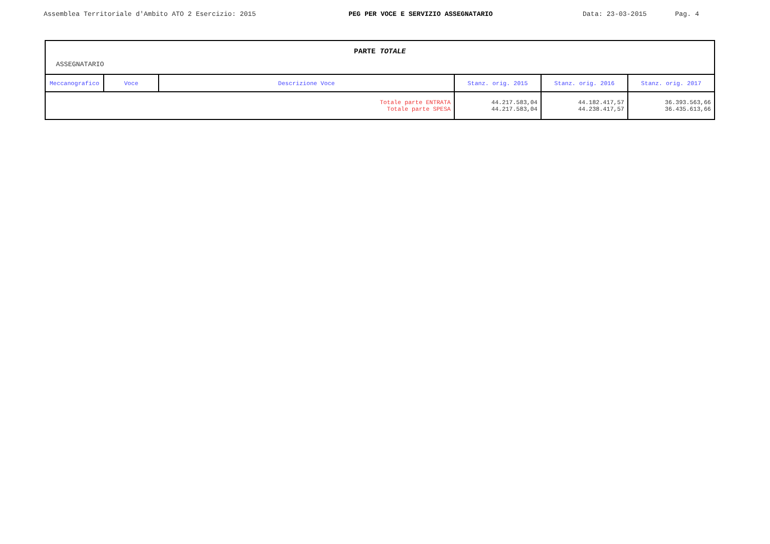Assemblea Territoriale d'Ambito ATO 2 Esercizio: 2015 PEG PER VOCE E SERVIZIO ASSEGNATARIO Data: 23-03-2015 Pag. 4
| PARTE TOTALE ASSEGNATARIO | | | | | |
| Meccanografico | Voce | Descrizione Voce | Stanz. orig. 2015 | Stanz. orig. 2016 | Stanz. orig. 2017 |
| Totale parte ENTRATA Totale parte SPESA | | | 44.217.583,04 44.217.583,04 | 44.182.417,57 44.238.417,57 | 36.393.563,66 36.435.613,66 |